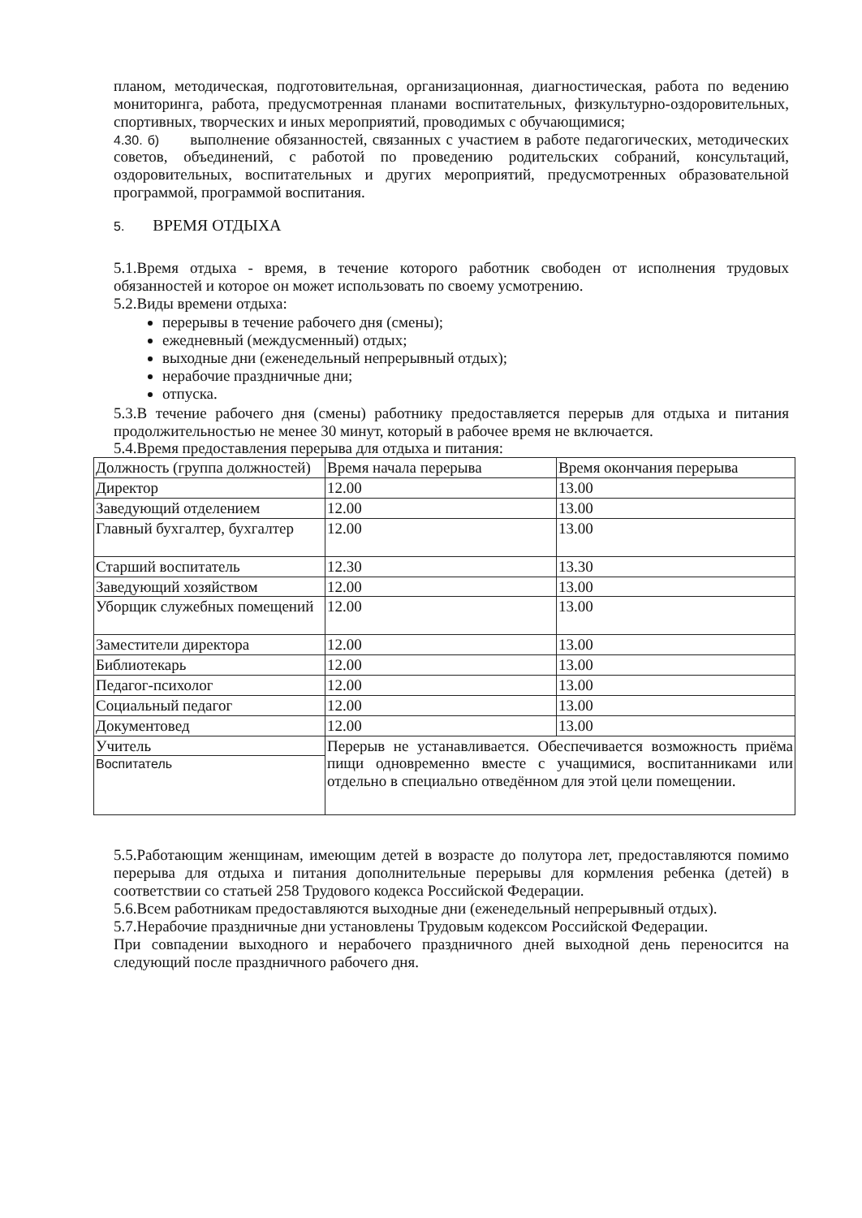планом, методическая, подготовительная, организационная, диагностическая, работа по ведению мониторинга, работа, предусмотренная планами воспитательных, физкультурно-оздоровительных, спортивных, творческих и иных мероприятий, проводимых с обучающимися;
4.30. б) выполнение обязанностей, связанных с участием в работе педагогических, методических советов, объединений, с работой по проведению родительских собраний, консультаций, оздоровительных, воспитательных и других мероприятий, предусмотренных образовательной программой, программой воспитания.
5. ВРЕМЯ ОТДЫХА
5.1.Время отдыха - время, в течение которого работник свободен от исполнения трудовых обязанностей и которое он может использовать по своему усмотрению.
5.2.Виды времени отдыха:
перерывы в течение рабочего дня (смены);
ежедневный (междусменный) отдых;
выходные дни (еженедельный непрерывный отдых);
нерабочие праздничные дни;
отпуска.
5.3.В течение рабочего дня (смены) работнику предоставляется перерыв для отдыха и питания продолжительностью не менее 30 минут, который в рабочее время не включается.
5.4.Время предоставления перерыва для отдыха и питания:
| Должность (группа должностей) | Время начала перерыва | Время окончания перерыва |
| Директор | 12.00 | 13.00 |
| Заведующий отделением | 12.00 | 13.00 |
| Главный бухгалтер, бухгалтер | 12.00 | 13.00 |
| Старший воспитатель | 12.30 | 13.30 |
| Заведующий хозяйством | 12.00 | 13.00 |
| Уборщик служебных помещений | 12.00 | 13.00 |
| Заместители директора | 12.00 | 13.00 |
| Библиотекарь | 12.00 | 13.00 |
| Педагог-психолог | 12.00 | 13.00 |
| Социальный педагог | 12.00 | 13.00 |
| Документовед | 12.00 | 13.00 |
| Учитель | Перерыв не устанавливается. Обеспечивается возможность приёма пищи одновременно вместе с учащимися, воспитанниками или отдельно в специально отведённом для этой цели помещении. | |
| Воспитатель | | |
5.5.Работающим женщинам, имеющим детей в возрасте до полутора лет, предоставляются помимо перерыва для отдыха и питания дополнительные перерывы для кормления ребенка (детей) в соответствии со статьей 258 Трудового кодекса Российской Федерации.
5.6.Всем работникам предоставляются выходные дни (еженедельный непрерывный отдых).
5.7.Нерабочие праздничные дни установлены Трудовым кодексом Российской Федерации.
При совпадении выходного и нерабочего праздничного дней выходной день переносится на следующий после праздничного рабочего дня.